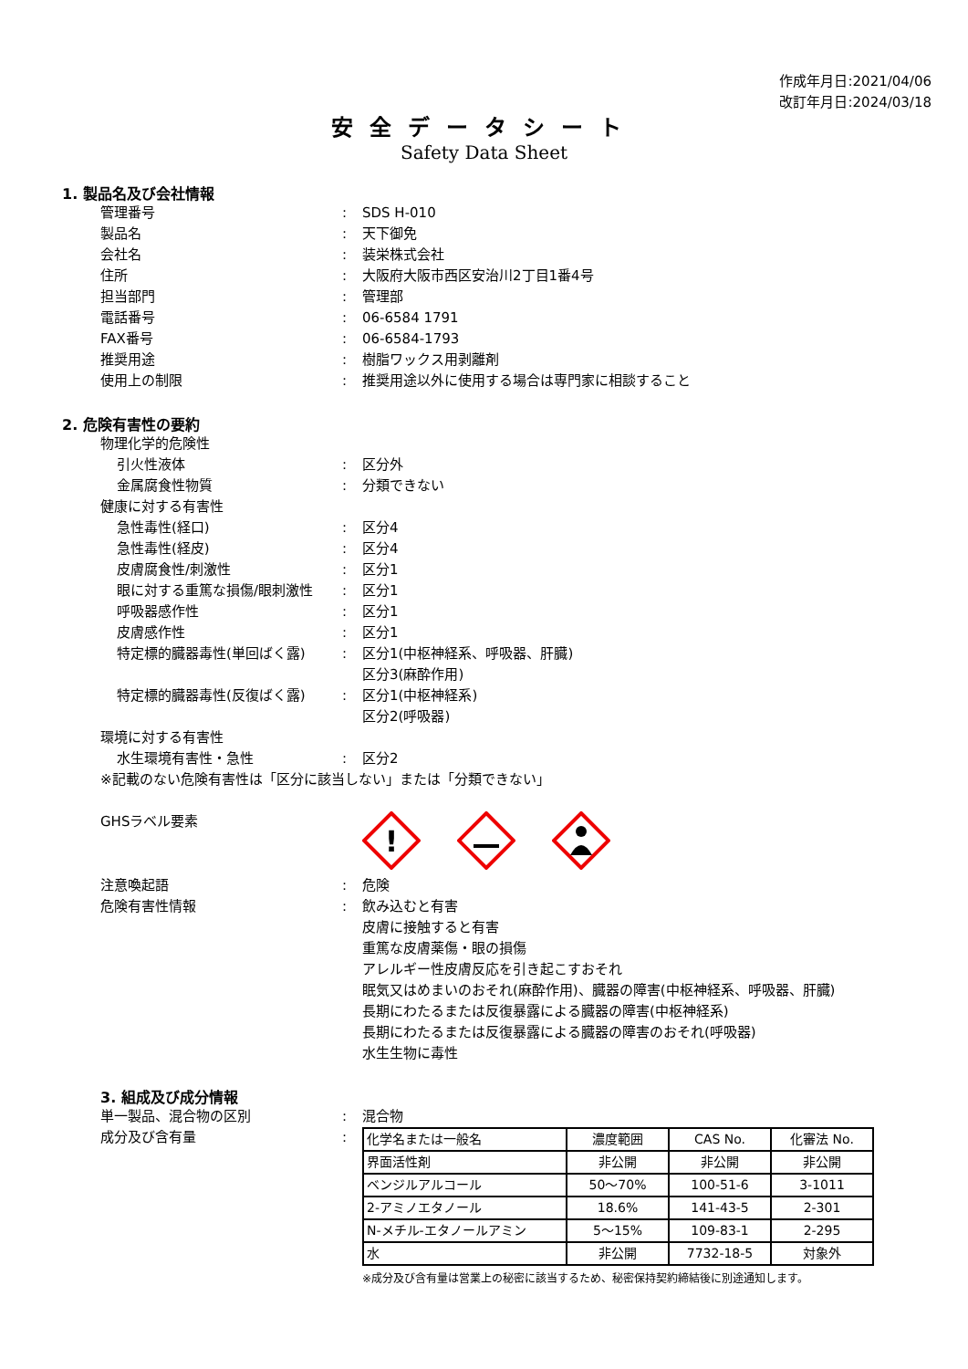作成年月日:2021/04/06
改訂年月日:2024/03/18
安全データシート
Safety Data Sheet
1. 製品名及び会社情報
管理番号 : SDS H-010
製品名 : 天下御免
会社名 : 装栄株式会社
住所 : 大阪府大阪市西区安治川2丁目1番4号
担当部門 : 管理部
電話番号 : 06-6584 1791
FAX番号 : 06-6584-1793
推奨用途 : 樹脂ワックス用剥離剤
使用上の制限 : 推奨用途以外に使用する場合は専門家に相談すること
2. 危険有害性の要約
物理化学的危険性
引火性液体 : 区分外
金属腐食性物質 : 分類できない
健康に対する有害性
急性毒性(経口) : 区分4
急性毒性(経皮) : 区分4
皮膚腐食性/刺激性 : 区分1
眼に対する重篤な損傷/眼刺激性 : 区分1
呼吸器感作性 : 区分1
皮膚感作性 : 区分1
特定標的臓器毒性(単回ばく露) : 区分1(中枢神経系、呼吸器、肝臓)
区分3(麻酔作用)
特定標的臓器毒性(反復ばく露) : 区分1(中枢神経系)
区分2(呼吸器)
環境に対する有害性
水生環境有害性・急性 : 区分2
※記載のない危険有害性は「区分に該当しない」または「分類できない」
GHSラベル要素
!
注意喚起語 : 危険
危険有害性情報 : 飲み込むと有害
皮膚に接触すると有害
重篤な皮膚薬傷・眼の損傷
アレルギー性皮膚反応を引き起こすおそれ
眠気又はめまいのおそれ(麻酔作用)、臓器の障害(中枢神経系、呼吸器、肝臓)
長期にわたるまたは反復暴露による臓器の障害(中枢神経系)
長期にわたるまたは反復暴露による臓器の障害のおそれ(呼吸器)
水生生物に毒性
3. 組成及び成分情報
単一製品、混合物の区別 : 混合物
成分及び含有量 :
| 化学名または一般名 | 濃度範囲 | CAS No. | 化審法 No. |
| 界面活性剤 | 非公開 | 非公開 | 非公開 |
| ベンジルアルコール | 50～70% | 100-51-6 | 3-1011 |
| 2-アミノエタノール | 18.6% | 141-43-5 | 2-301 |
| N-メチル-エタノールアミン | 5～15% | 109-83-1 | 2-295 |
| 水 | 非公開 | 7732-18-5 | 対象外 |
※成分及び含有量は営業上の秘密に該当するため、秘密保持契約締結後に別途通知します。